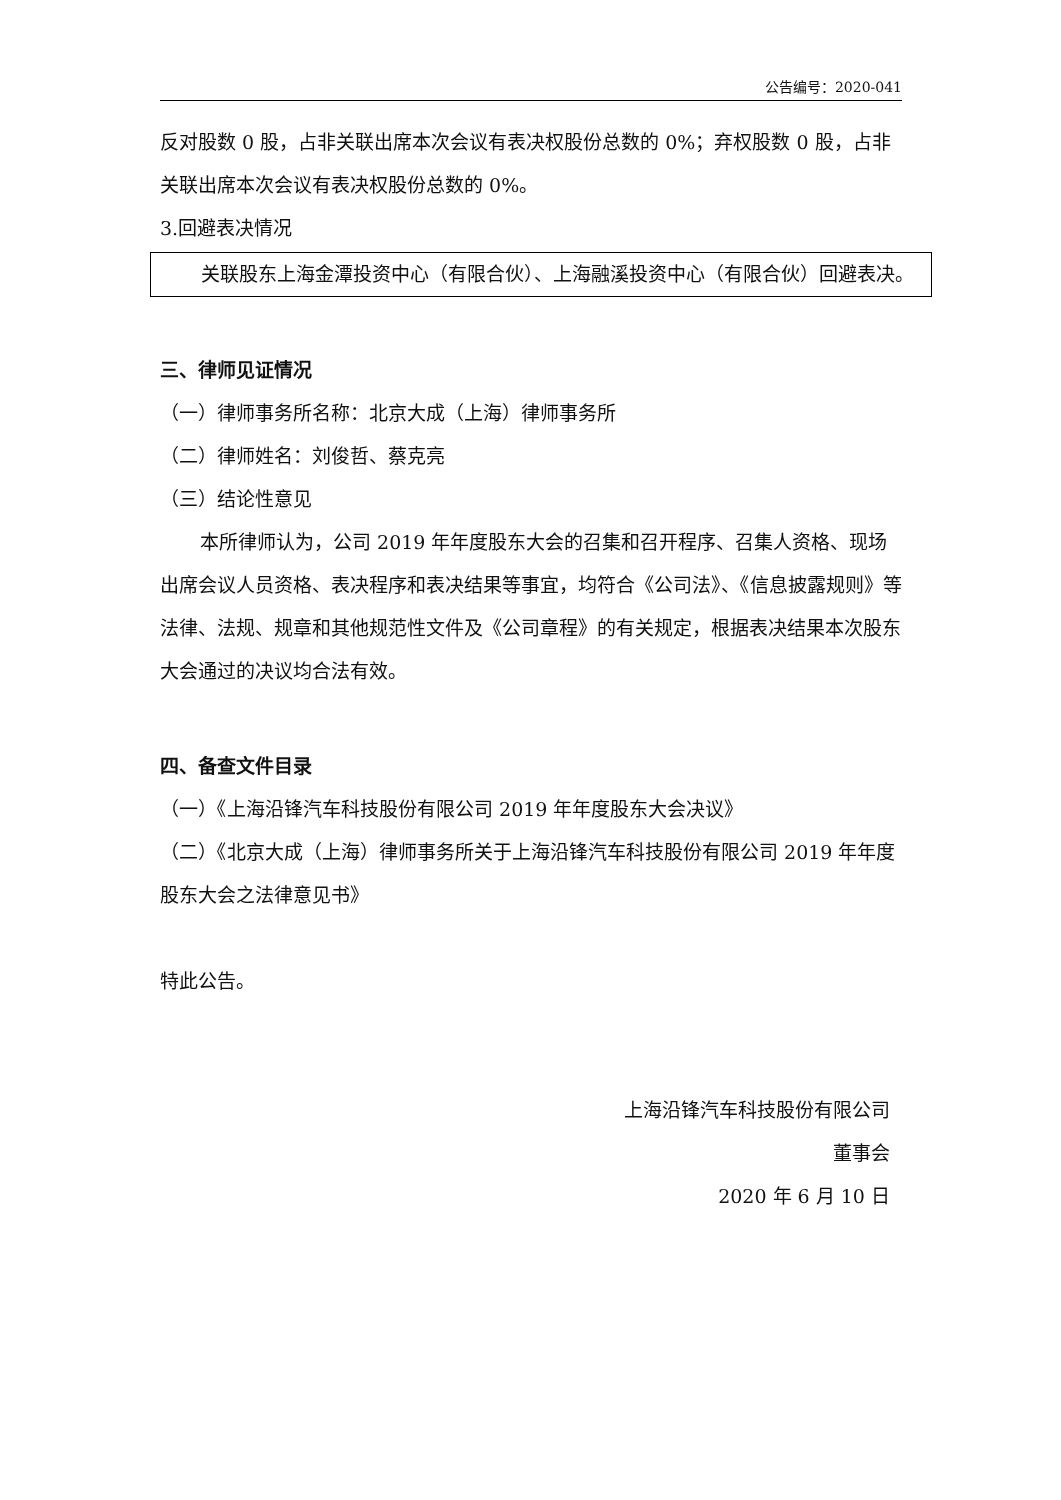公告编号：2020-041
反对股数 0 股，占非关联出席本次会议有表决权股份总数的 0%；弃权股数 0 股，占非关联出席本次会议有表决权股份总数的 0%。
3.回避表决情况
关联股东上海金潭投资中心（有限合伙）、上海融溪投资中心（有限合伙）回避表决。
三、律师见证情况
（一）律师事务所名称：北京大成（上海）律师事务所
（二）律师姓名：刘俊哲、蔡克亮
（三）结论性意见
本所律师认为，公司 2019 年年度股东大会的召集和召开程序、召集人资格、现场出席会议人员资格、表决程序和表决结果等事宜，均符合《公司法》、《信息披露规则》等法律、法规、规章和其他规范性文件及《公司章程》的有关规定，根据表决结果本次股东大会通过的决议均合法有效。
四、备查文件目录
（一）《上海沿锋汽车科技股份有限公司 2019 年年度股东大会决议》
（二）《北京大成（上海）律师事务所关于上海沿锋汽车科技股份有限公司 2019 年年度股东大会之法律意见书》
特此公告。
上海沿锋汽车科技股份有限公司
董事会
2020 年 6 月 10 日